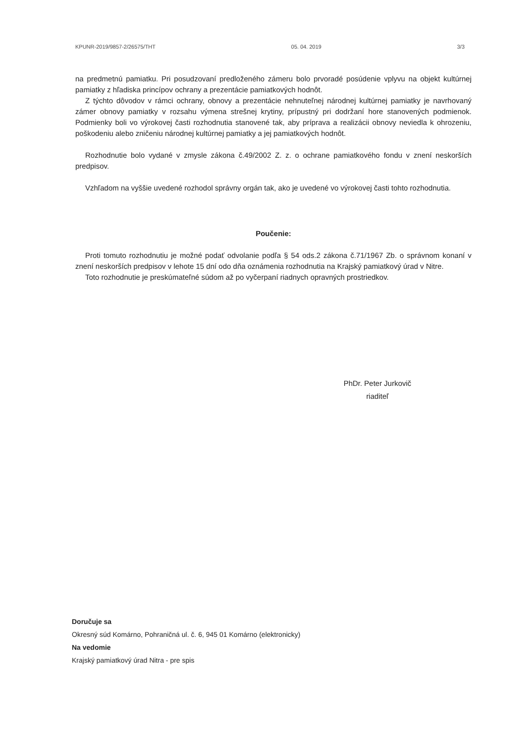KPUNR-2019/9857-2/26575/THT 05. 04. 2019 3/3
na predmetnú pamiatku. Pri posudzovaní predloženého zámeru bolo prvoradé posúdenie vplyvu na objekt kultúrnej pamiatky z hľadiska princípov ochrany a prezentácie pamiatkových hodnôt.
Z týchto dôvodov v rámci ochrany, obnovy a prezentácie nehnuteľnej národnej kultúrnej pamiatky je navrhovaný zámer obnovy pamiatky v rozsahu výmena strešnej krytiny, prípustný pri dodržaní hore stanovených podmienok. Podmienky boli vo výrokovej časti rozhodnutia stanovené tak, aby príprava a realizácii obnovy neviedla k ohrozeniu, poškodeniu alebo zničeniu národnej kultúrnej pamiatky a jej pamiatkových hodnôt.
Rozhodnutie bolo vydané v zmysle zákona č.49/2002 Z. z. o ochrane pamiatkového fondu v znení neskorších predpisov.
Vzhľadom na vyššie uvedené rozhodol správny orgán tak, ako je uvedené vo výrokovej časti tohto rozhodnutia.
Poučenie:
Proti tomuto rozhodnutiu je možné podať odvolanie podľa § 54 ods.2 zákona č.71/1967 Zb. o správnom konaní v znení neskorších predpisov v lehote 15 dní odo dňa oznámenia rozhodnutia na Krajský pamiatkový úrad v Nitre.
Toto rozhodnutie je preskúmateľné súdom až po vyčerpaní riadnych opravných prostriedkov.
PhDr. Peter Jurkovič
riaditeľ
Doručuje sa
Okresný súd Komárno, Pohraničná ul. č. 6, 945 01 Komárno (elektronicky)
Na vedomie
Krajský pamiatkový úrad Nitra - pre spis